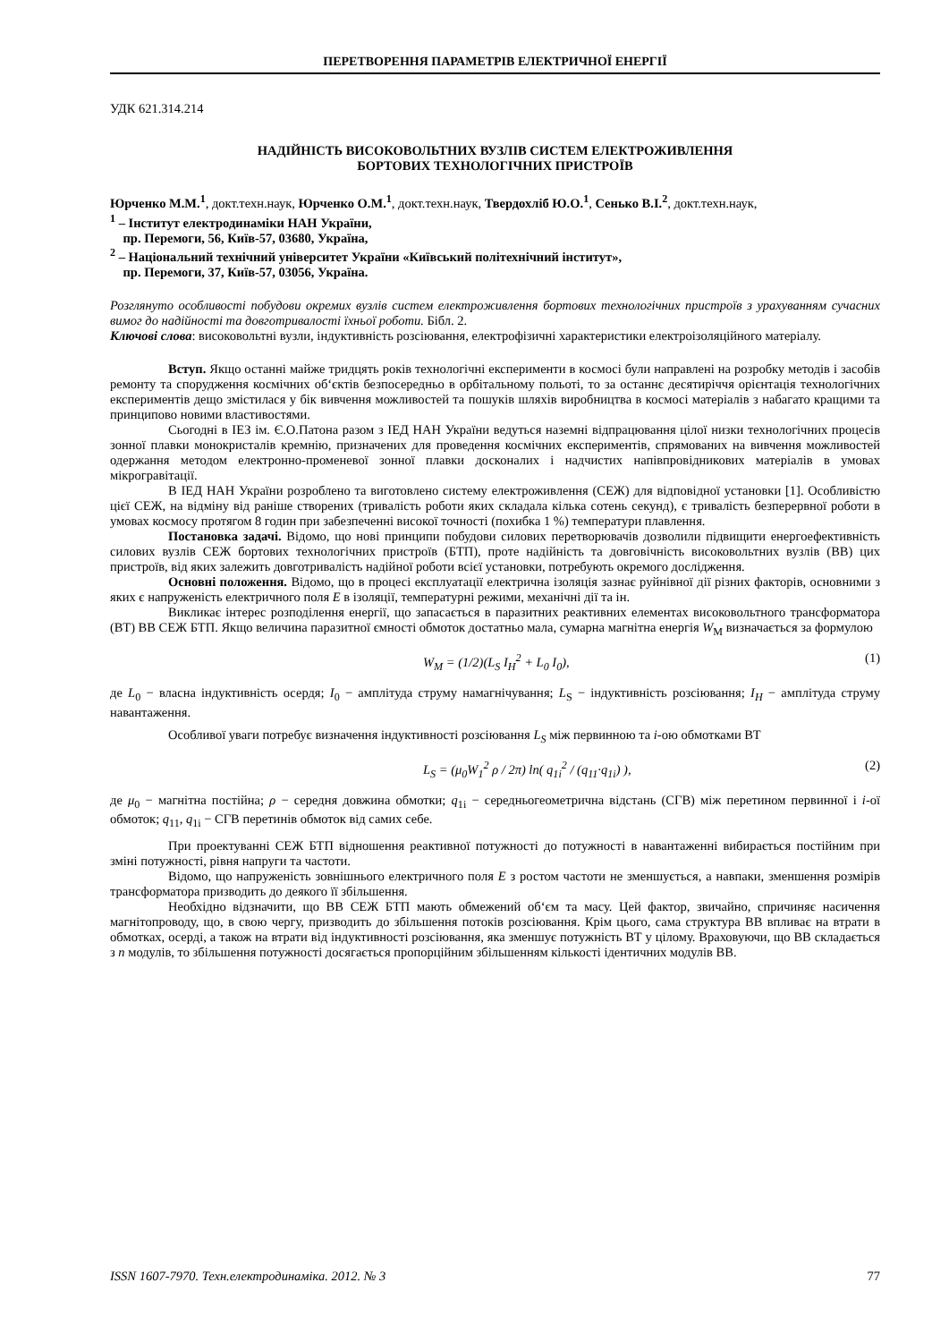ПЕРЕТВОРЕННЯ ПАРАМЕТРІВ ЕЛЕКТРИЧНОЇ ЕНЕРГІЇ
УДК 621.314.214
НАДІЙНІСТЬ ВИСОКОВОЛЬТНИХ ВУЗЛІВ СИСТЕМ ЕЛЕКТРОЖИВЛЕННЯ
БОРТОВИХ ТЕХНОЛОГІЧНИХ ПРИСТРОЇВ
Юрченко М.М.<sup>1</sup>, докт.техн.наук, Юрченко О.М.<sup>1</sup>, докт.техн.наук, Твердохліб Ю.О.<sup>1</sup>, Сенько В.І.<sup>2</sup>, докт.техн.наук,
<sup>1</sup> – Інститут електродинаміки НАН України,
пр. Перемоги, 56, Київ-57, 03680, Україна,
<sup>2</sup> – Національний технічний університет України «Київський політехнічний інститут»,
пр. Перемоги, 37, Київ-57, 03056, Україна.
Розглянуто особливості побудови окремих вузлів систем електроживлення бортових технологічних пристроїв з урахуванням сучасних вимог до надійності та довготривалості їхньої роботи. Бібл. 2.
Ключові слова: високовольтні вузли, індуктивність розсіювання, електрофізичні характеристики електроізоляційного матеріалу.
Вступ. Якщо останні майже тридцять років технологічні експерименти в космосі були направлені на розробку методів і засобів ремонту та спорудження космічних об‘єктів безпосередньо в орбітальному польоті, то за останнє десятиріччя орієнтація технологічних експериментів дещо змістилася у бік вивчення можливостей та пошуків шляхів виробництва в космосі матеріалів з набагато кращими та принципово новими властивостями.
Сьогодні в ІЕЗ ім. Є.О.Патона разом з ІЕД НАН України ведуться наземні відпрацювання цілої низки технологічних процесів зонної плавки монокристалів кремнію, призначених для проведення космічних експериментів, спрямованих на вивчення можливостей одержання методом електронно-променевої зонної плавки досконалих і надчистих напівпровідникових матеріалів в умовах мікрогравітації.
В ІЕД НАН України розроблено та виготовлено систему електроживлення (СЕЖ) для відповідної установки [1]. Особливістю цієї СЕЖ, на відміну від раніше створених (тривалість роботи яких складала кілька сотень секунд), є тривалість безперервної роботи в умовах космосу протягом 8 годин при забезпеченні високої точності (похибка 1 %) температури плавлення.
Постановка задачі. Відомо, що нові принципи побудови силових перетворювачів дозволили підвищити енергоефективність силових вузлів СЕЖ бортових технологічних пристроїв (БТП), проте надійність та довговічність високовольтних вузлів (ВВ) цих пристроїв, від яких залежить довготривалість надійної роботи всієї установки, потребують окремого дослідження.
Основні положення. Відомо, що в процесі експлуатації електрична ізоляція зазнає руйнівної дії різних факторів, основними з яких є напруженість електричного поля E в ізоляції, температурні режими, механічні дії та ін.
Викликає інтерес розподілення енергії, що запасається в паразитних реактивних елементах високовольтного трансформатора (ВТ) ВВ СЕЖ БТП. Якщо величина паразитної ємності обмоток достатньо мала, сумарна магнітна енергія W<sub>M</sub> визначається за формулою
W<sub>M</sub> = (1/2)(L<sub>S</sub> I<sub>H</sub><sup>2</sup> + L<sub>0</sub> I<sub>0</sub>), (1)
де L<sub>0</sub> − власна індуктивність осердя; I<sub>0</sub> − амплітуда струму намагнічування; L<sub>S</sub> − індуктивність розсіювання; I<sub>H</sub> − амплітуда струму навантаження.
Особливої уваги потребує визначення індуктивності розсіювання L<sub>S</sub> між первинною та i-ою обмотками ВТ
L<sub>S</sub> = (μ<sub>0</sub>W<sub>1</sub><sup>2</sup> ρ / 2π) ln( q<sub>1i</sub><sup>2</sup> / (q<sub>11</sub>·q<sub>1i</sub>) ), (2)
де μ<sub>0</sub> − магнітна постійна; ρ − середня довжина обмотки; q<sub>1i</sub> − середньогеометрична відстань (СГВ) між перетином первинної і i-ої обмоток; q<sub>11</sub>, q<sub>1i</sub> − СГВ перетинів обмоток від самих себе.
При проектуванні СЕЖ БТП відношення реактивної потужності до потужності в навантаженні вибирається постійним при зміні потужності, рівня напруги та частоти.
Відомо, що напруженість зовнішнього електричного поля E з ростом частоти не зменшується, а навпаки, зменшення розмірів трансформатора призводить до деякого її збільшення.
Необхідно відзначити, що ВВ СЕЖ БТП мають обмежений об‘єм та масу. Цей фактор, звичайно, спричиняє насичення магнітопроводу, що, в свою чергу, призводить до збільшення потоків розсіювання. Крім цього, сама структура ВВ впливає на втрати в обмотках, осерді, а також на втрати від індуктивності розсіювання, яка зменшує потужність ВТ у цілому. Враховуючи, що ВВ складається з n модулів, то збільшення потужності досягається пропорційним збільшенням кількості ідентичних модулів ВВ.
ISSN 1607-7970. Техн.електродинаміка. 2012. № 3 77